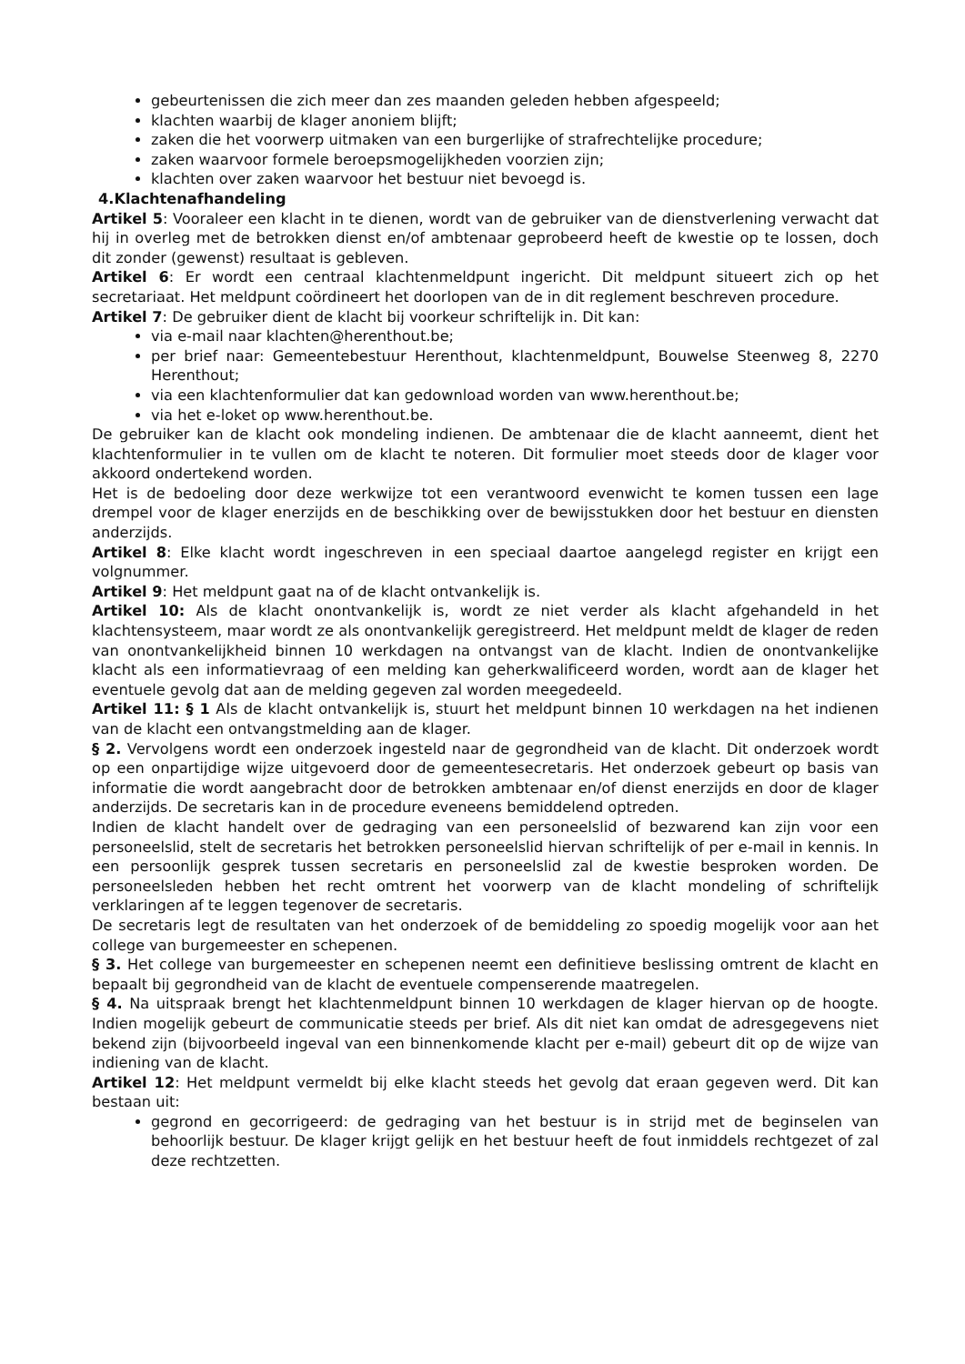gebeurtenissen die zich meer dan zes maanden geleden hebben afgespeeld;
klachten waarbij de klager anoniem blijft;
zaken die het voorwerp uitmaken van een burgerlijke of strafrechtelijke procedure;
zaken waarvoor formele beroepsmogelijkheden voorzien zijn;
klachten over zaken waarvoor het bestuur niet bevoegd is.
4.Klachtenafhandeling
Artikel 5: Vooraleer een klacht in te dienen, wordt van de gebruiker van de dienstverlening verwacht dat hij in overleg met de betrokken dienst en/of ambtenaar geprobeerd heeft de kwestie op te lossen, doch dit zonder (gewenst) resultaat is gebleven.
Artikel 6: Er wordt een centraal klachtenmeldpunt ingericht. Dit meldpunt situeert zich op het secretariaat. Het meldpunt coördineert het doorlopen van de in dit reglement beschreven procedure.
Artikel 7: De gebruiker dient de klacht bij voorkeur schriftelijk in. Dit kan:
via e-mail naar klachten@herenthout.be;
per brief naar: Gemeentebestuur Herenthout, klachtenmeldpunt, Bouwelse Steenweg 8, 2270 Herenthout;
via een klachtenformulier dat kan gedownload worden van www.herenthout.be;
via het e-loket op www.herenthout.be.
De gebruiker kan de klacht ook mondeling indienen. De ambtenaar die de klacht aanneemt, dient het klachtenformulier in te vullen om de klacht te noteren. Dit formulier moet steeds door de klager voor akkoord ondertekend worden.
Het is de bedoeling door deze werkwijze tot een verantwoord evenwicht te komen tussen een lage drempel voor de klager enerzijds en de beschikking over de bewijsstukken door het bestuur en diensten anderzijds.
Artikel 8: Elke klacht wordt ingeschreven in een speciaal daartoe aangelegd register en krijgt een volgnummer.
Artikel 9: Het meldpunt gaat na of de klacht ontvankelijk is.
Artikel 10: Als de klacht onontvankelijk is, wordt ze niet verder als klacht afgehandeld in het klachtensysteem, maar wordt ze als onontvankelijk geregistreerd. Het meldpunt meldt de klager de reden van onontvankelijkheid binnen 10 werkdagen na ontvangst van de klacht. Indien de onontvankelijke klacht als een informatievraag of een melding kan geherkwalificeerd worden, wordt aan de klager het eventuele gevolg dat aan de melding gegeven zal worden meegedeeld.
Artikel 11: § 1 Als de klacht ontvankelijk is, stuurt het meldpunt binnen 10 werkdagen na het indienen van de klacht een ontvangstmelding aan de klager.
§ 2. Vervolgens wordt een onderzoek ingesteld naar de gegrondheid van de klacht. Dit onderzoek wordt op een onpartijdige wijze uitgevoerd door de gemeentesecretaris. Het onderzoek gebeurt op basis van informatie die wordt aangebracht door de betrokken ambtenaar en/of dienst enerzijds en door de klager anderzijds. De secretaris kan in de procedure eveneens bemiddelend optreden.
Indien de klacht handelt over de gedraging van een personeelslid of bezwarend kan zijn voor een personeelslid, stelt de secretaris het betrokken personeelslid hiervan schriftelijk of per e-mail in kennis. In een persoonlijk gesprek tussen secretaris en personeelslid zal de kwestie besproken worden. De personeelsleden hebben het recht omtrent het voorwerp van de klacht mondeling of schriftelijk verklaringen af te leggen tegenover de secretaris.
De secretaris legt de resultaten van het onderzoek of de bemiddeling zo spoedig mogelijk voor aan het college van burgemeester en schepenen.
§ 3. Het college van burgemeester en schepenen neemt een definitieve beslissing omtrent de klacht en bepaalt bij gegrondheid van de klacht de eventuele compenserende maatregelen.
§ 4. Na uitspraak brengt het klachtenmeldpunt binnen 10 werkdagen de klager hiervan op de hoogte. Indien mogelijk gebeurt de communicatie steeds per brief. Als dit niet kan omdat de adresgegevens niet bekend zijn (bijvoorbeeld ingeval van een binnenkomende klacht per e-mail) gebeurt dit op de wijze van indiening van de klacht.
Artikel 12: Het meldpunt vermeldt bij elke klacht steeds het gevolg dat eraan gegeven werd. Dit kan bestaan uit:
gegrond en gecorrigeerd: de gedraging van het bestuur is in strijd met de beginselen van behoorlijk bestuur. De klager krijgt gelijk en het bestuur heeft de fout inmiddels rechtgezet of zal deze rechtzetten.